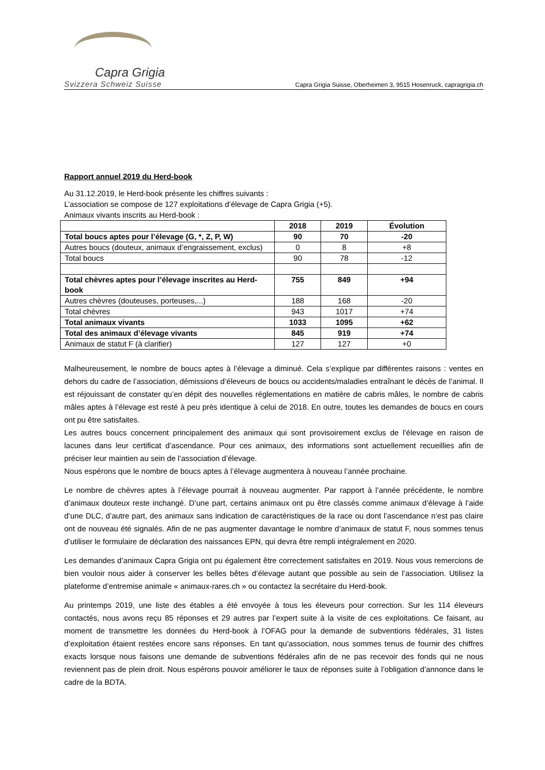Capra Grigia
Svizzera Schweiz Suisse
Capra Grigia Suisse, Oberheimen 3, 9515 Hosenruck, capragrigia.ch
Rapport annuel 2019 du Herd-book
Au 31.12.2019, le Herd-book présente les chiffres suivants :
L’association se compose de 127 exploitations d’élevage de Capra Grigia (+5).
Animaux vivants inscrits au Herd-book :
| | 2018 | 2019 | Évolution |
| --- | --- | --- | --- |
| Total boucs aptes pour l’élevage (G, *, Z, P, W) | 90 | 70 | -20 |
| Autres boucs (douteux, animaux d’engraissement, exclus) | 0 | 8 | +8 |
| Total boucs | 90 | 78 | -12 |
| Total chèvres aptes pour l’élevage inscrites au Herd-book | 755 | 849 | +94 |
| Autres chèvres (douteuses, porteuses,...) | 188 | 168 | -20 |
| Total chèvres | 943 | 1017 | +74 |
| Total animaux vivants | 1033 | 1095 | +62 |
| Total des animaux d’élevage vivants | 845 | 919 | +74 |
| Animaux de statut F (à clarifier) | 127 | 127 | +0 |
Malheureusement, le nombre de boucs aptes à l’élevage a diminué. Cela s’explique par différentes raisons : ventes en dehors du cadre de l’association, démissions d’éleveurs de boucs ou accidents/maladies entraînant le décès de l’animal. Il est réjouissant de constater qu’en dépit des nouvelles réglementations en matière de cabris mâles, le nombre de cabris mâles aptes à l’élevage est resté à peu près identique à celui de 2018. En outre, toutes les demandes de boucs en cours ont pu être satisfaites.
Les autres boucs concernent principalement des animaux qui sont provisoirement exclus de l’élevage en raison de lacunes dans leur certificat d’ascendance. Pour ces animaux, des informations sont actuellement recueillies afin de préciser leur maintien au sein de l’association d’élevage.
Nous espérons que le nombre de boucs aptes à l’élevage augmentera à nouveau l’année prochaine.
Le nombre de chèvres aptes à l’élevage pourrait à nouveau augmenter. Par rapport à l’année précédente, le nombre d’animaux douteux reste inchangé. D’une part, certains animaux ont pu être classés comme animaux d’élevage à l’aide d’une DLC, d’autre part, des animaux sans indication de caractéristiques de la race ou dont l’ascendance n’est pas claire ont de nouveau été signalés. Afin de ne pas augmenter davantage le nombre d’animaux de statut F, nous sommes tenus d’utiliser le formulaire de déclaration des naissances EPN, qui devra être rempli intégralement en 2020.
Les demandes d’animaux Capra Grigia ont pu également être correctement satisfaites en 2019. Nous vous remercions de bien vouloir nous aider à conserver les belles bêtes d’élevage autant que possible au sein de l’association. Utilisez la plateforme d’entremise animale « animaux-rares.ch » ou contactez la secrétaire du Herd-book.
Au printemps 2019, une liste des étables a été envoyée à tous les éleveurs pour correction. Sur les 114 éleveurs contactés, nous avons reçu 85 réponses et 29 autres par l’expert suite à la visite de ces exploitations. Ce faisant, au moment de transmettre les données du Herd-book à l’OFAG pour la demande de subventions fédérales, 31 listes d’exploitation étaient restées encore sans réponses. En tant qu’association, nous sommes tenus de fournir des chiffres exacts lorsque nous faisons une demande de subventions fédérales afin de ne pas recevoir des fonds qui ne nous reviennent pas de plein droit. Nous espérons pouvoir améliorer le taux de réponses suite à l’obligation d’annonce dans le cadre de la BDTA.